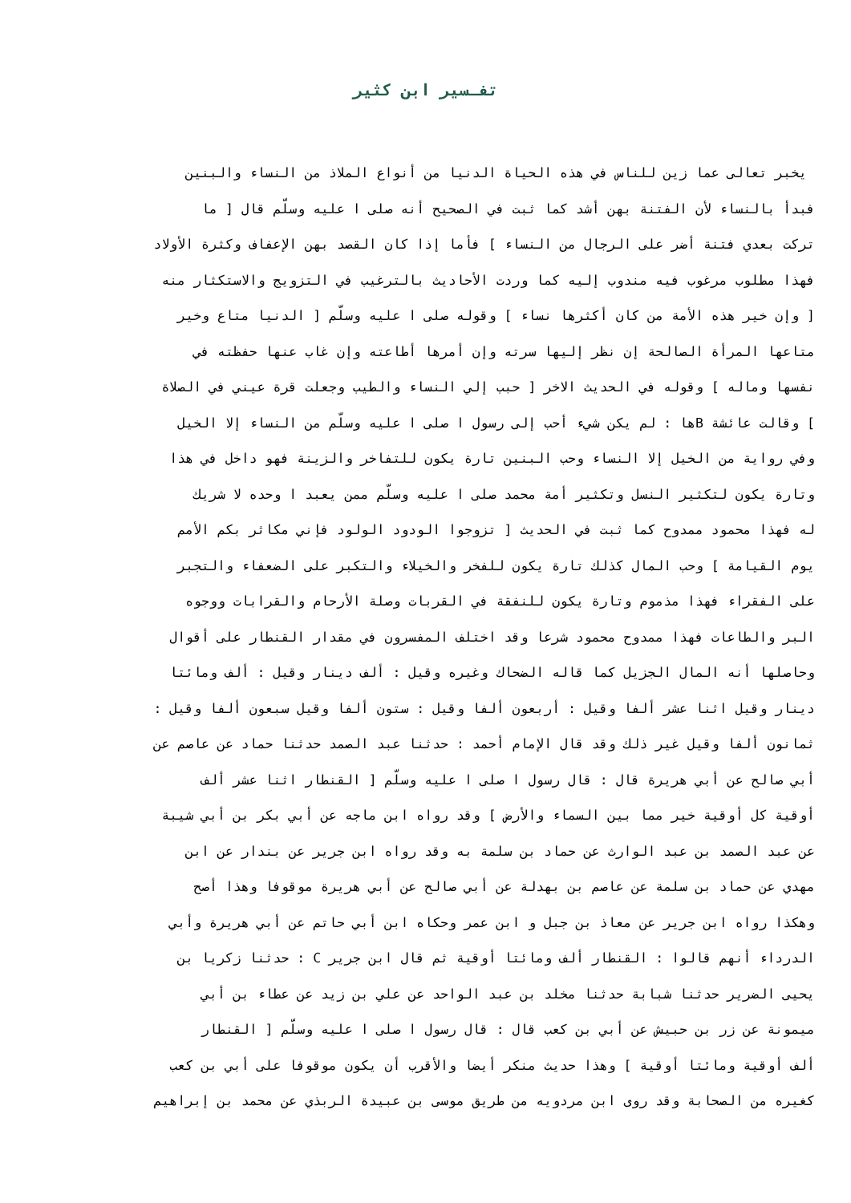تفـسير ابن كثير
يخبر تعالى عما زين للناس في هذه الحياة الدنيا من أنواع الملاذ من النساء والبنين
فبدأ بالنساء لأن الفتنة بهن أشد كما ثبت في الصحيح أنه صلى ا عليه وسلّم قال [ ما
تركت بعدي فتنة أضر على الرجال من النساء ] فأما إذا كان القصد بهن الإعفاف وكثرة الأولاد
فهذا مطلوب مرغوب فيه مندوب إليه كما وردت الأحاديث بالترغيب في التزويج والاستكثار منه
[ وإن خير هذه الأمة من كان أكثرها نساء ] وقوله صلى ا عليه وسلّم [ الدنيا متاع وخير
متاعها المرأة الصالحة إن نظر إليها سرته وإن أمرها أطاعته وإن غاب عنها حفظته في
نفسها وماله ] وقوله في الحديث الاخر [ حبب إلي النساء والطيب وجعلت قرة عيني في الصلاة
] وقالت عائشة Bها : لم يكن شيء أحب إلى رسول ا صلى ا عليه وسلّم من النساء إلا الخيل
وفي رواية من الخيل إلا النساء وحب البنين تارة يكون للتفاخر والزينة فهو داخل في هذا
وتارة يكون لتكثير النسل وتكثير أمة محمد صلى ا عليه وسلّم ممن يعبد ا وحده لا شريك
له فهذا محمود ممدوح كما ثبت في الحديث [ تزوجوا الودود الولود فإني مكاثر بكم الأمم
يوم القيامة ] وحب المال كذلك تارة يكون للفخر والخيلاء والتكبر على الضعفاء والتجبر
على الفقراء فهذا مذموم وتارة يكون للنفقة في القربات وصلة الأرحام والقرابات ووجوه
البر والطاعات فهذا ممدوح محمود شرعا وقد اختلف المفسرون في مقدار القنطار على أقوال
وحاصلها أنه المال الجزيل كما قاله الضحاك وغيره وقيل : ألف دينار وقيل : ألف ومائتا
دينار وقيل اثنا عشر ألفا وقيل : أربعون ألفا وقيل : ستون ألفا وقيل سبعون ألفا وقيل :
ثمانون ألفا وقيل غير ذلك وقد قال الإمام أحمد : حدثنا عبد الصمد حدثنا حماد عن عاصم عن
أبي صالح عن أبي هريرة قال : قال رسول ا صلى ا عليه وسلّم [ القنطار اثنا عشر ألف
أوقية كل أوقية خير مما بين السماء والأرض ] وقد رواه ابن ماجه عن أبي بكر بن أبي شيبة
عن عبد الصمد بن عبد الوارث عن حماد بن سلمة به وقد رواه ابن جرير عن بندار عن ابن
مهدي عن حماد بن سلمة عن عاصم بن بهدلة عن أبي صالح عن أبي هريرة موقوفا وهذا أصح
وهكذا رواه ابن جرير عن معاذ بن جبل و ابن عمر وحكاه ابن أبي حاتم عن أبي هريرة وأبي
الدرداء أنهم قالوا : القنطار ألف ومائتا أوقية ثم قال ابن جرير C : حدثنا زكريا بن
يحيى الضرير حدثنا شبابة حدثنا مخلد بن عبد الواحد عن علي بن زيد عن عطاء بن أبي
ميمونة عن زر بن حبيش عن أبي بن كعب قال : قال رسول ا صلى ا عليه وسلّم [ القنطار
ألف أوقية ومائتا أوقية ] وهذا حديث منكر أيضا والأقرب أن يكون موقوفا على أبي بن كعب
كغيره من الصحابة وقد روى ابن مردويه من طريق موسى بن عبيدة الربذي عن محمد بن إبراهيم